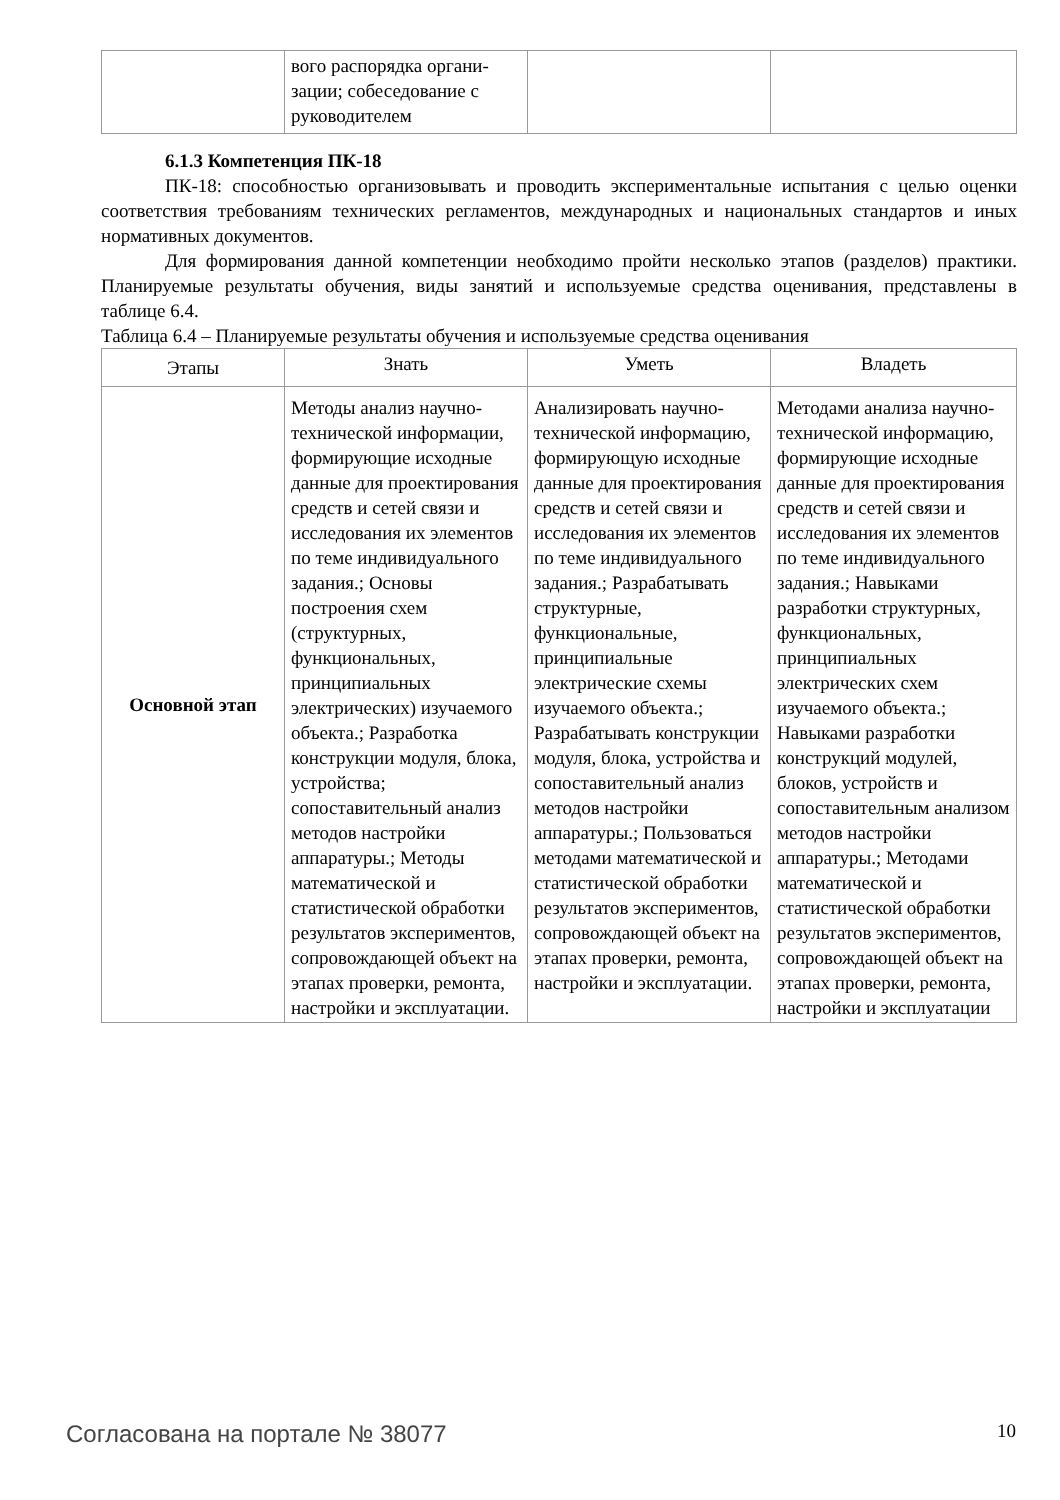| | вого распорядка органи- зации; собеседование с руководителем | | |
6.1.3 Компетенция ПК-18
ПК-18: способностью организовывать и проводить экспериментальные испытания с целью оценки соответствия требованиям технических регламентов, международных и национальных стандартов и иных нормативных документов.
Для формирования данной компетенции необходимо пройти несколько этапов (разделов) практики. Планируемые результаты обучения, виды занятий и используемые средства оценивания, представлены в таблице 6.4.
Таблица 6.4 – Планируемые результаты обучения и используемые средства оценивания
| Этапы | Знать | Уметь | Владеть |
| --- | --- | --- | --- |
| Основной этап | Методы анализ научно-технической информации, формирующие исходные данные для проектирования средств и сетей связи и исследования их элементов по теме индивидуального задания.; Основы построения схем (структурных, функциональных, принципиальных электрических) изучаемого объекта.; Разработка конструкции модуля, блока, устройства; сопоставительный анализ методов настройки аппаратуры.; Методы математической и статистической обработки результатов экспериментов, сопровождающей объект на этапах проверки, ремонта, настройки и эксплуатации. | Анализировать научно-технической информацию, формирующую исходные данные для проектирования средств и сетей связи и исследования их элементов по теме индивидуального задания.; Разрабатывать структурные, функциональные, принципиальные электрические схемы изучаемого объекта.; Разрабатывать конструкции модуля, блока, устройства и сопоставительный анализ методов настройки аппаратуры.; Пользоваться методами математической и статистической обработки результатов экспериментов, сопровождающей объект на этапах проверки, ремонта, настройки и эксплуатации. | Методами анализа научно-технической информацию, формирующие исходные данные для проектирования средств и сетей связи и исследования их элементов по теме индивидуального задания.; Навыками разработки структурных, функциональных, принципиальных электрических схем изучаемого объекта.; Навыками разработки конструкций модулей, блоков, устройств и сопоставительным анализом методов настройки аппаратуры.; Методами математической и статистической обработки результатов экспериментов, сопровождающей объект на этапах проверки, ремонта, настройки и эксплуатации |
Согласована на портале № 38077 10